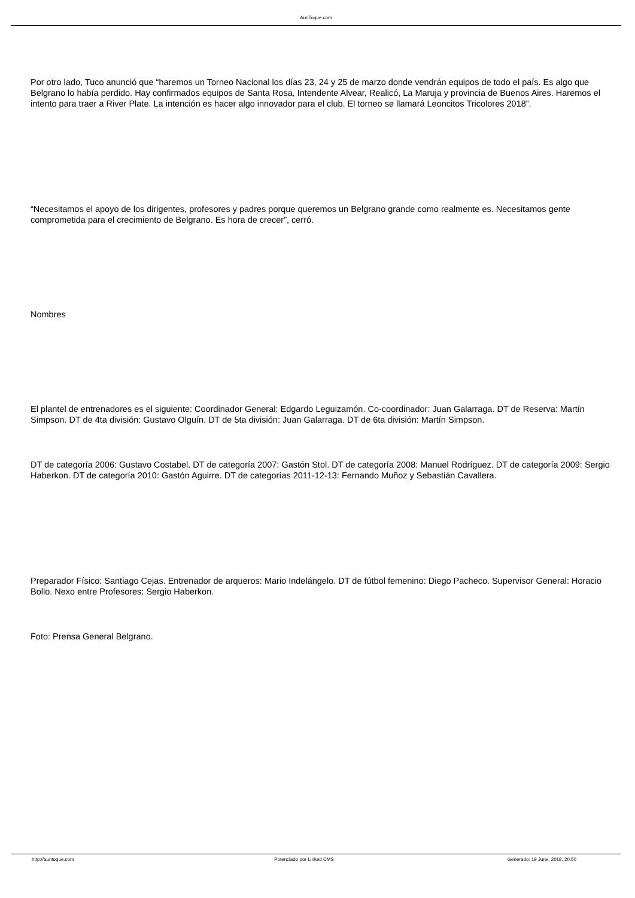AunToque.com
Por otro lado, Tuco anunció que “haremos un Torneo Nacional los días 23, 24 y 25 de marzo donde vendrán equipos de todo el país. Es algo que Belgrano lo había perdido. Hay confirmados equipos de Santa Rosa, Intendente Alvear, Realicó, La Maruja y provincia de Buenos Aires. Haremos el intento para traer a River Plate. La intención es hacer algo innovador para el club. El torneo se llamará Leoncitos Tricolores 2018”.
“Necesitamos el apoyo de los dirigentes, profesores y padres porque queremos un Belgrano grande como realmente es. Necesitamos gente comprometida para el crecimiento de Belgrano. Es hora de crecer”, cerró.
Nombres
El plantel de entrenadores es el siguiente: Coordinador General: Edgardo Leguizamón. Co-coordinador: Juan Galarraga. DT de Reserva: Martín Simpson. DT de 4ta división: Gustavo Olguín. DT de 5ta división: Juan Galarraga. DT de 6ta división: Martín Simpson.
DT de categoría 2006: Gustavo Costabel. DT de categoría 2007: Gastón Stol. DT de categoría 2008: Manuel Rodríguez. DT de categoría 2009: Sergio Haberkon. DT de categoría 2010: Gastón Aguirre. DT de categorías 2011-12-13: Fernando Muñoz y Sebastián Cavallera.
Preparador Físico: Santiago Cejas. Entrenador de arqueros: Mario Indelángelo. DT de fútbol femenino: Diego Pacheco. Supervisor General: Horacio Bollo. Nexo entre Profesores: Sergio Haberkon.
Foto: Prensa General Belgrano.
http://auntoque.com Potenciado por Linked CMS Generado: 19 June, 2018, 20:50